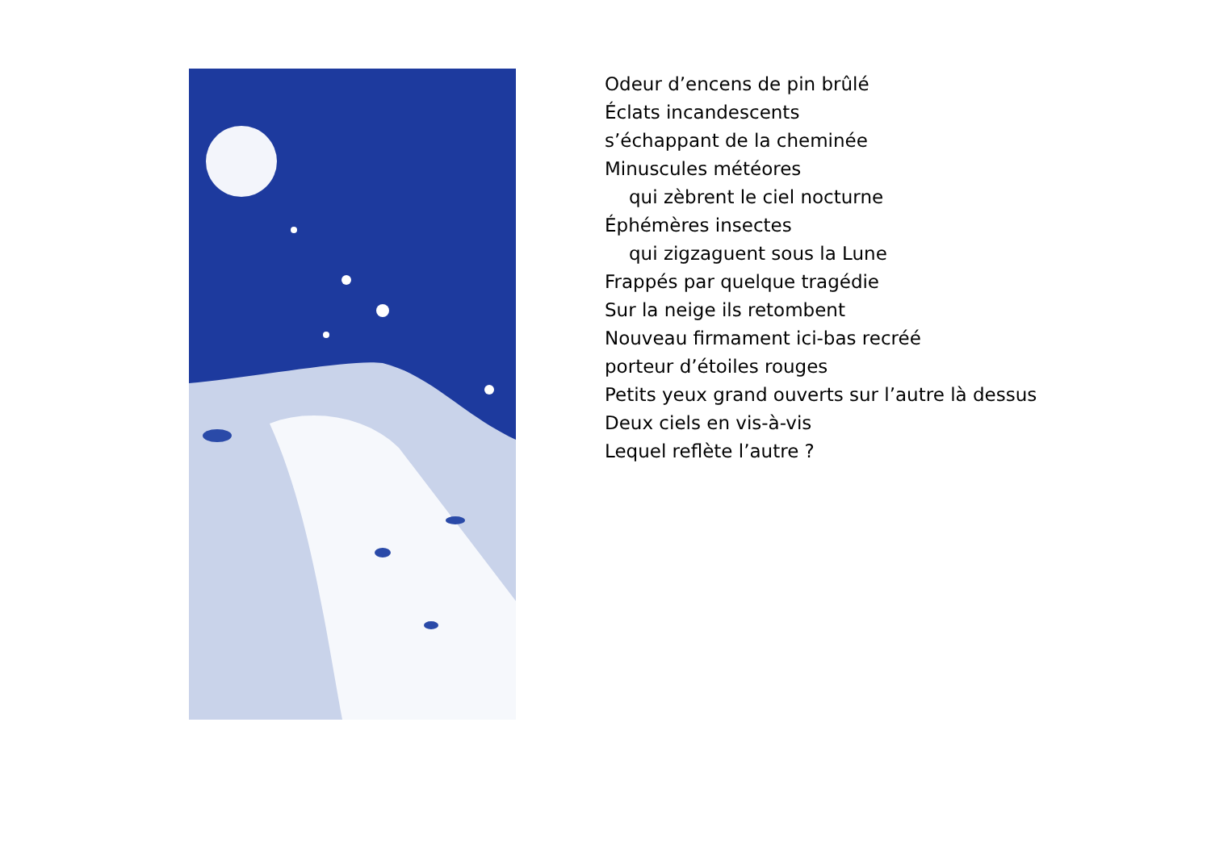Odeur d’encens de pin brûlé
Éclats incandescents
s’échappant de la cheminée
Minuscules météores
qui zèbrent le ciel nocturne
Éphémères insectes
qui zigzaguent sous la Lune
Frappés par quelque tragédie
Sur la neige ils retombent
Nouveau firmament ici-bas recréé
porteur d’étoiles rouges
Petits yeux grand ouverts sur l’autre là dessus
Deux ciels en vis-à-vis
Lequel reflète l’autre ?